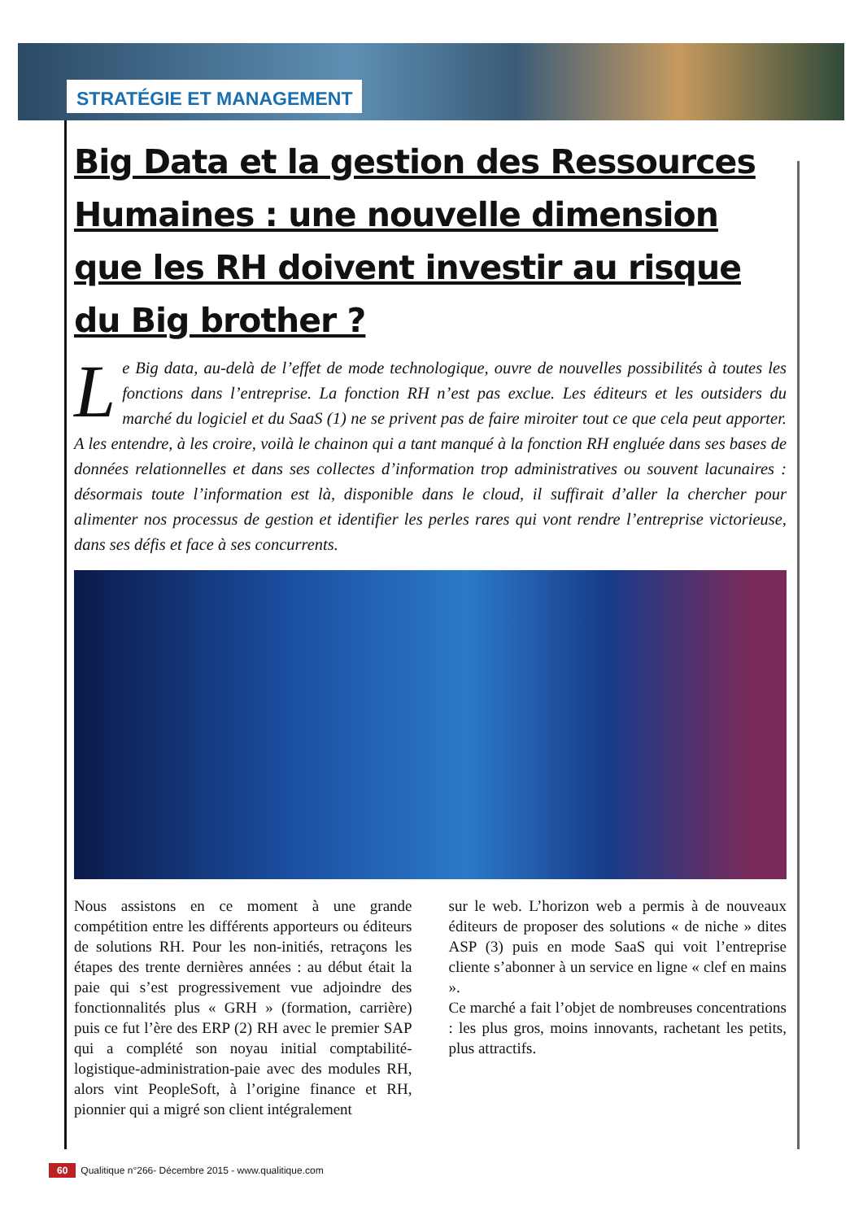STRATÉGIE ET MANAGEMENT
Big Data et la gestion des Ressources Humaines : une nouvelle dimension que les RH doivent investir au risque du Big brother ?
Le Big data, au-delà de l’effet de mode technologique, ouvre de nouvelles possibilités à toutes les fonctions dans l’entreprise. La fonction RH n’est pas exclue. Les éditeurs et les outsiders du marché du logiciel et du SaaS (1) ne se privent pas de faire miroiter tout ce que cela peut apporter. A les entendre, à les croire, voilà le chainon qui a tant manqué à la fonction RH engluée dans ses bases de données relationnelles et dans ses collectes d’information trop administratives ou souvent lacunaires : désormais toute l’information est là, disponible dans le cloud, il suffirait d’aller la chercher pour alimenter nos processus de gestion et identifier les perles rares qui vont rendre l’entreprise victorieuse, dans ses défis et face à ses concurrents.
Nous assistons en ce moment à une grande compétition entre les différents apporteurs ou éditeurs de solutions RH. Pour les non-initiés, retraçons les étapes des trente dernières années : au début était la paie qui s’est progressivement vue adjoindre des fonctionnalités plus « GRH » (formation, carrière) puis ce fut l’ère des ERP (2) RH avec le premier SAP qui a complété son noyau initial comptabilité-logistique-administration-paie avec des modules RH, alors vint PeopleSoft, à l’origine finance et RH, pionnier qui a migré son client intégralement
sur le web. L’horizon web a permis à de nouveaux éditeurs de proposer des solutions « de niche » dites ASP (3) puis en mode SaaS qui voit l’entreprise cliente s’abonner à un service en ligne « clef en mains ».
Ce marché a fait l’objet de nombreuses concentrations : les plus gros, moins innovants, rachetant les petits, plus attractifs.
60 Qualitique n°266- Décembre 2015 - www.qualitique.com